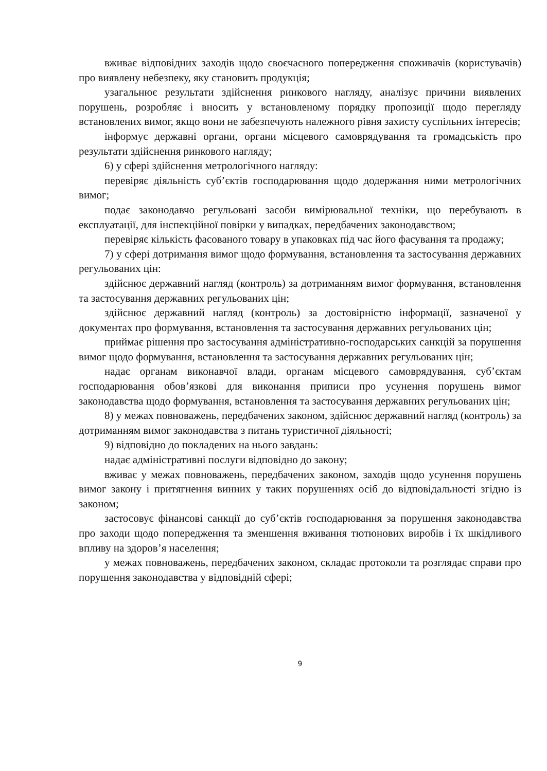вживає відповідних заходів щодо своєчасного попередження споживачів (користувачів) про виявлену небезпеку, яку становить продукція;
узагальнює результати здійснення ринкового нагляду, аналізує причини виявлених порушень, розробляє і вносить у встановленому порядку пропозиції щодо перегляду встановлених вимог, якщо вони не забезпечують належного рівня захисту суспільних інтересів;
інформує державні органи, органи місцевого самоврядування та громадськість про результати здійснення ринкового нагляду;
6) у сфері здійснення метрологічного нагляду:
перевіряє діяльність суб’єктів господарювання щодо додержання ними метрологічних вимог;
подає законодавчо регульовані засоби вимірювальної техніки, що перебувають в експлуатації, для інспекційної повірки у випадках, передбачених законодавством;
перевіряє кількість фасованого товару в упаковках під час його фасування та продажу;
7) у сфері дотримання вимог щодо формування, встановлення та застосування державних регульованих цін:
здійснює державний нагляд (контроль) за дотриманням вимог формування, встановлення та застосування державних регульованих цін;
здійснює державний нагляд (контроль) за достовірністю інформації, зазначеної у документах про формування, встановлення та застосування державних регульованих цін;
приймає рішення про застосування адміністративно-господарських санкцій за порушення вимог щодо формування, встановлення та застосування державних регульованих цін;
надає органам виконавчої влади, органам місцевого самоврядування, суб’єктам господарювання обов’язкові для виконання приписи про усунення порушень вимог законодавства щодо формування, встановлення та застосування державних регульованих цін;
8) у межах повноважень, передбачених законом, здійснює державний нагляд (контроль) за дотриманням вимог законодавства з питань туристичної діяльності;
9) відповідно до покладених на нього завдань:
надає адміністративні послуги відповідно до закону;
вживає у межах повноважень, передбачених законом, заходів щодо усунення порушень вимог закону і притягнення винних у таких порушеннях осіб до відповідальності згідно із законом;
застосовує фінансові санкції до суб’єктів господарювання за порушення законодавства про заходи щодо попередження та зменшення вживання тютюнових виробів і їх шкідливого впливу на здоров’я населення;
у межах повноважень, передбачених законом, складає протоколи та розглядає справи про порушення законодавства у відповідній сфері;
9